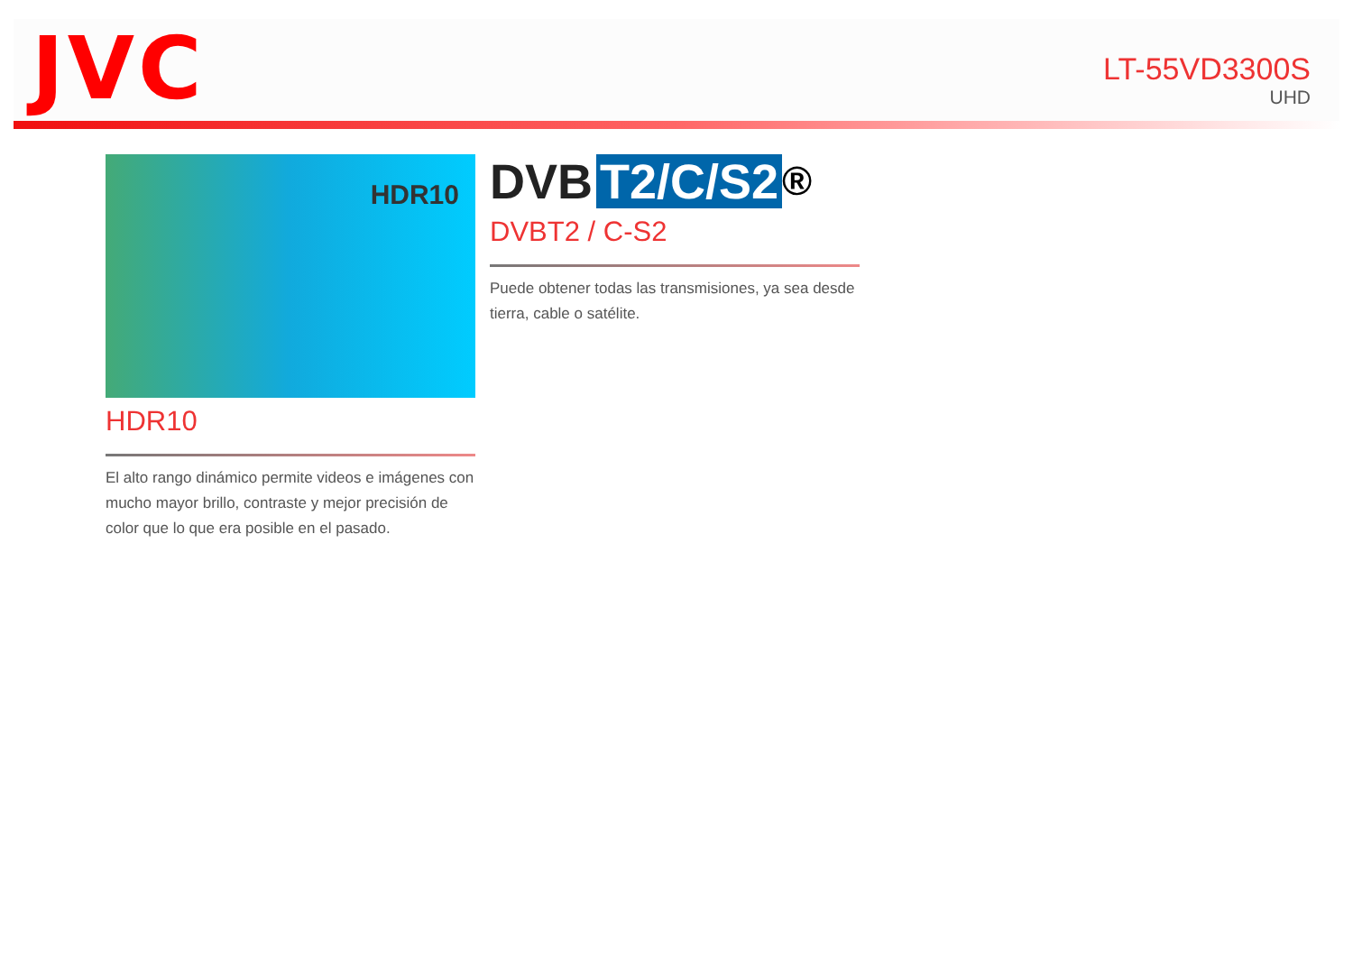JVC
LT-55VD3300S
UHD
HDR10
HDR10
El alto rango dinámico permite videos e imágenes con mucho mayor brillo, contraste y mejor precisión de color que lo que era posible en el pasado.
DVB T2/C/S2<sup>®</sup>
DVBT2 / C-S2
Puede obtener todas las transmisiones, ya sea desde tierra, cable o satélite.